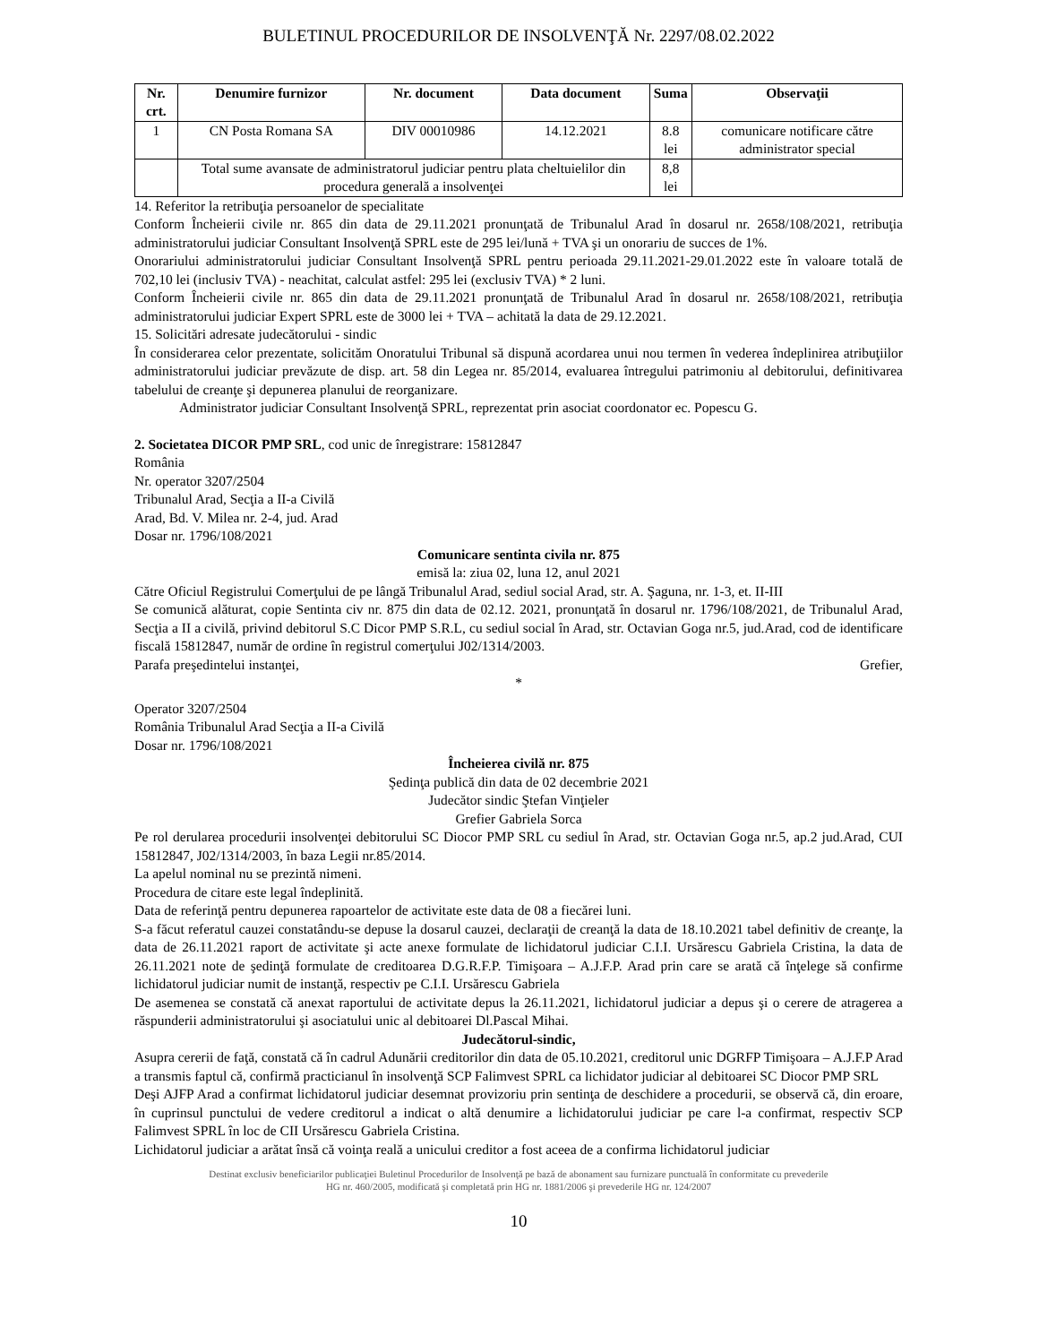BULETINUL PROCEDURILOR DE INSOLVENŢĂ Nr. 2297/08.02.2022
| Nr. crt. | Denumire furnizor | Nr. document | Data document | Suma | Observaţii |
| --- | --- | --- | --- | --- | --- |
| 1 | CN Posta Romana SA | DIV 00010986 | 14.12.2021 | 8.8 lei | comunicare notificare către administrator special |
| | Total sume avansate de administratorul judiciar pentru plata cheltuielilor din procedura generală a insolvenţei | | | 8,8 lei | |
14. Referitor la retribuţia persoanelor de specialitate
Conform Încheierii civile nr. 865 din data de 29.11.2021 pronunţată de Tribunalul Arad în dosarul nr. 2658/108/2021, retribuţia administratorului judiciar Consultant Insolvenţă SPRL este de 295 lei/lună + TVA şi un onorariu de succes de 1%.
Onorariului administratorului judiciar Consultant Insolvenţă SPRL pentru perioada 29.11.2021-29.01.2022 este în valoare totală de 702,10 lei (inclusiv TVA) - neachitat, calculat astfel: 295 lei (exclusiv TVA) * 2 luni.
Conform Încheierii civile nr. 865 din data de 29.11.2021 pronunţată de Tribunalul Arad în dosarul nr. 2658/108/2021, retribuţia administratorului judiciar Expert SPRL este de 3000 lei + TVA – achitată la data de 29.12.2021.
15. Solicitări adresate judecătorului - sindic
În considerarea celor prezentate, solicităm Onoratului Tribunal să dispună acordarea unui nou termen în vederea îndeplinirea atribuţiilor administratorului judiciar prevăzute de disp. art. 58 din Legea nr. 85/2014, evaluarea întregului patrimoniu al debitorului, definitivarea tabelului de creanţe şi depunerea planului de reorganizare.
Administrator judiciar Consultant Insolvenţă SPRL, reprezentat prin asociat coordonator ec. Popescu G.
2. Societatea DICOR PMP SRL, cod unic de înregistrare: 15812847
România
Nr. operator 3207/2504
Tribunalul Arad, Secţia a II-a Civilă
Arad, Bd. V. Milea nr. 2-4, jud. Arad
Dosar nr. 1796/108/2021
Comunicare sentinta civila nr. 875
emisă la: ziua 02, luna 12, anul 2021
Către Oficiul Registrului Comerţului de pe lângă Tribunalul Arad, sediul social Arad, str. A. Şaguna, nr. 1-3, et. II-III
Se comunică alăturat, copie Sentinta civ nr. 875 din data de 02.12. 2021, pronunţată în dosarul nr. 1796/108/2021, de Tribunalul Arad, Secţia a II a civilă, privind debitorul S.C Dicor PMP S.R.L, cu sediul social în Arad, str. Octavian Goga nr.5, jud.Arad, cod de identificare fiscală 15812847, număr de ordine în registrul comerţului J02/1314/2003.
Parafa preşedintelui instanţei, Grefier,
*
Operator 3207/2504
România Tribunalul Arad Secţia a II-a Civilă
Dosar nr. 1796/108/2021
Încheierea civilă nr. 875
Şedinţa publică din data de 02 decembrie 2021
Judecător sindic Ştefan Vinţieler
Grefier Gabriela Sorca
Pe rol derularea procedurii insolvenţei debitorului SC Diocor PMP SRL cu sediul în Arad, str. Octavian Goga nr.5, ap.2 jud.Arad, CUI 15812847, J02/1314/2003, în baza Legii nr.85/2014.
La apelul nominal nu se prezintă nimeni.
Procedura de citare este legal îndeplinită.
Data de referinţă pentru depunerea rapoartelor de activitate este data de 08 a fiecărei luni.
S-a făcut referatul cauzei constatându-se depuse la dosarul cauzei, declaraţii de creanţă la data de 18.10.2021 tabel definitiv de creanţe, la data de 26.11.2021 raport de activitate şi acte anexe formulate de lichidatorul judiciar C.I.I. Ursărescu Gabriela Cristina, la data de 26.11.2021 note de şedinţă formulate de creditoarea D.G.R.F.P. Timişoara – A.J.F.P. Arad prin care se arată că înţelege să confirme lichidatorul judiciar numit de instanţă, respectiv pe C.I.I. Ursărescu Gabriela
De asemenea se constată că anexat raportului de activitate depus la 26.11.2021, lichidatorul judiciar a depus şi o cerere de atragerea a răspunderii administratorului şi asociatului unic al debitoarei Dl.Pascal Mihai.
Judecătorul-sindic,
Asupra cererii de faţă, constată că în cadrul Adunării creditorilor din data de 05.10.2021, creditorul unic DGRFP Timişoara – A.J.F.P Arad a transmis faptul că, confirmă practicianul în insolvenţă SCP Falimvest SPRL ca lichidator judiciar al debitoarei SC Diocor PMP SRL
Deşi AJFP Arad a confirmat lichidatorul judiciar desemnat provizoriu prin sentinţa de deschidere a procedurii, se observă că, din eroare, în cuprinsul punctului de vedere creditorul a indicat o altă denumire a lichidatorului judiciar pe care l-a confirmat, respectiv SCP Falimvest SPRL în loc de CII Ursărescu Gabriela Cristina.
Lichidatorul judiciar a arătat însă că voinţa reală a unicului creditor a fost aceea de a confirma lichidatorul judiciar
Destinat exclusiv beneficiarilor publicaţiei Buletinul Procedurilor de Insolvenţă pe bază de abonament sau furnizare punctuală în conformitate cu prevederile
HG nr. 460/2005, modificată şi completată prin HG nr. 1881/2006 şi prevederile HG nr. 124/2007
10